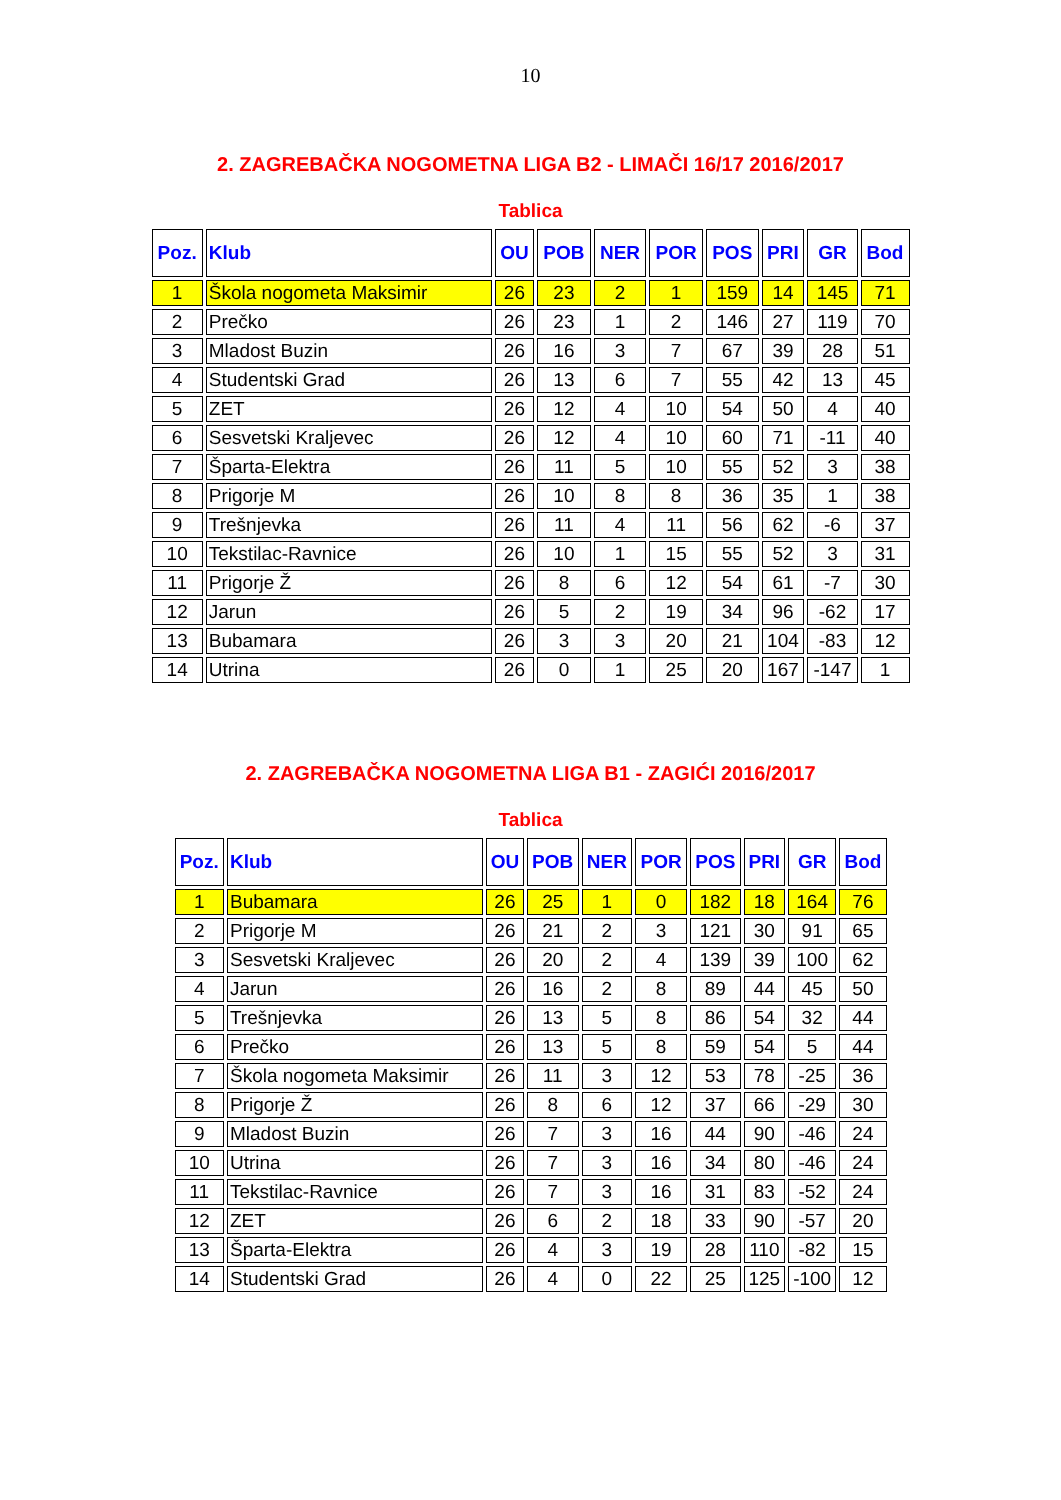10
2. ZAGREBAČKA NOGOMETNA LIGA B2 - LIMAČI 16/17 2016/2017
Tablica
| Poz. | Klub | OU | POB | NER | POR | POS | PRI | GR | Bod |
| --- | --- | --- | --- | --- | --- | --- | --- | --- | --- |
| 1 | Škola nogometa Maksimir | 26 | 23 | 2 | 1 | 159 | 14 | 145 | 71 |
| 2 | Prečko | 26 | 23 | 1 | 2 | 146 | 27 | 119 | 70 |
| 3 | Mladost Buzin | 26 | 16 | 3 | 7 | 67 | 39 | 28 | 51 |
| 4 | Studentski Grad | 26 | 13 | 6 | 7 | 55 | 42 | 13 | 45 |
| 5 | ZET | 26 | 12 | 4 | 10 | 54 | 50 | 4 | 40 |
| 6 | Sesvetski Kraljevec | 26 | 12 | 4 | 10 | 60 | 71 | -11 | 40 |
| 7 | Šparta-Elektra | 26 | 11 | 5 | 10 | 55 | 52 | 3 | 38 |
| 8 | Prigorje M | 26 | 10 | 8 | 8 | 36 | 35 | 1 | 38 |
| 9 | Trešnjevka | 26 | 11 | 4 | 11 | 56 | 62 | -6 | 37 |
| 10 | Tekstilac-Ravnice | 26 | 10 | 1 | 15 | 55 | 52 | 3 | 31 |
| 11 | Prigorje Ž | 26 | 8 | 6 | 12 | 54 | 61 | -7 | 30 |
| 12 | Jarun | 26 | 5 | 2 | 19 | 34 | 96 | -62 | 17 |
| 13 | Bubamara | 26 | 3 | 3 | 20 | 21 | 104 | -83 | 12 |
| 14 | Utrina | 26 | 0 | 1 | 25 | 20 | 167 | -147 | 1 |
2. ZAGREBAČKA NOGOMETNA LIGA B1 - ZAGIĆI 2016/2017
Tablica
| Poz. | Klub | OU | POB | NER | POR | POS | PRI | GR | Bod |
| --- | --- | --- | --- | --- | --- | --- | --- | --- | --- |
| 1 | Bubamara | 26 | 25 | 1 | 0 | 182 | 18 | 164 | 76 |
| 2 | Prigorje M | 26 | 21 | 2 | 3 | 121 | 30 | 91 | 65 |
| 3 | Sesvetski Kraljevec | 26 | 20 | 2 | 4 | 139 | 39 | 100 | 62 |
| 4 | Jarun | 26 | 16 | 2 | 8 | 89 | 44 | 45 | 50 |
| 5 | Trešnjevka | 26 | 13 | 5 | 8 | 86 | 54 | 32 | 44 |
| 6 | Prečko | 26 | 13 | 5 | 8 | 59 | 54 | 5 | 44 |
| 7 | Škola nogometa Maksimir | 26 | 11 | 3 | 12 | 53 | 78 | -25 | 36 |
| 8 | Prigorje Ž | 26 | 8 | 6 | 12 | 37 | 66 | -29 | 30 |
| 9 | Mladost Buzin | 26 | 7 | 3 | 16 | 44 | 90 | -46 | 24 |
| 10 | Utrina | 26 | 7 | 3 | 16 | 34 | 80 | -46 | 24 |
| 11 | Tekstilac-Ravnice | 26 | 7 | 3 | 16 | 31 | 83 | -52 | 24 |
| 12 | ZET | 26 | 6 | 2 | 18 | 33 | 90 | -57 | 20 |
| 13 | Šparta-Elektra | 26 | 4 | 3 | 19 | 28 | 110 | -82 | 15 |
| 14 | Studentski Grad | 26 | 4 | 0 | 22 | 25 | 125 | -100 | 12 |